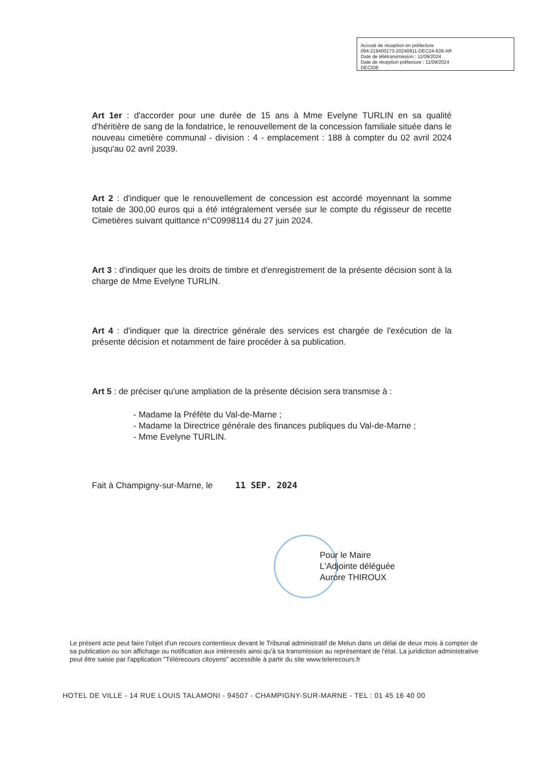Accusé de réception en préfecture
094-219400173-20240911-DEC24-639-AR
Date de télétransmission : 11/09/2024
Date de réception préfecture : 11/09/2024
DECIDE
Art 1er : d'accorder pour une durée de 15 ans à Mme Evelyne TURLIN en sa qualité d'héritière de sang de la fondatrice, le renouvellement de la concession familiale située dans le nouveau cimetière communal - division : 4 - emplacement : 188 à compter du 02 avril 2024 jusqu'au 02 avril 2039.
Art 2 : d'indiquer que le renouvellement de concession est accordé moyennant la somme totale de 300,00 euros qui a été intégralement versée sur le compte du régisseur de recette Cimetières suivant quittance n°C0998114 du 27 juin 2024.
Art 3 : d'indiquer que les droits de timbre et d'enregistrement de la présente décision sont à la charge de Mme Evelyne TURLIN.
Art 4 : d'indiquer que la directrice générale des services est chargée de l'exécution de la présente décision et notamment de faire procéder à sa publication.
Art 5 : de préciser qu'une ampliation de la présente décision sera transmise à :
- Madame la Préfète du Val-de-Marne ;
- Madame la Directrice générale des finances publiques du Val-de-Marne ;
- Mme Evelyne TURLIN.
Fait à Champigny-sur-Marne, le 11 SEP. 2024
Pour le Maire
L'Adjointe déléguée
Aurore THIROUX
Le présent acte peut faire l'objet d'un recours contentieux devant le Tribunal administratif de Melun dans un délai de deux mois à compter de sa publication ou son affichage ou notification aux intéressés ainsi qu'à sa transmission au représentant de l'état. La juridiction administrative peut être saisie par l'application "Télérecours citoyens" accessible à partir du site www.telerecours.fr
HOTEL DE VILLE - 14 RUE LOUIS TALAMONI - 94507 - CHAMPIGNY-SUR-MARNE - TEL : 01 45 16 40 00